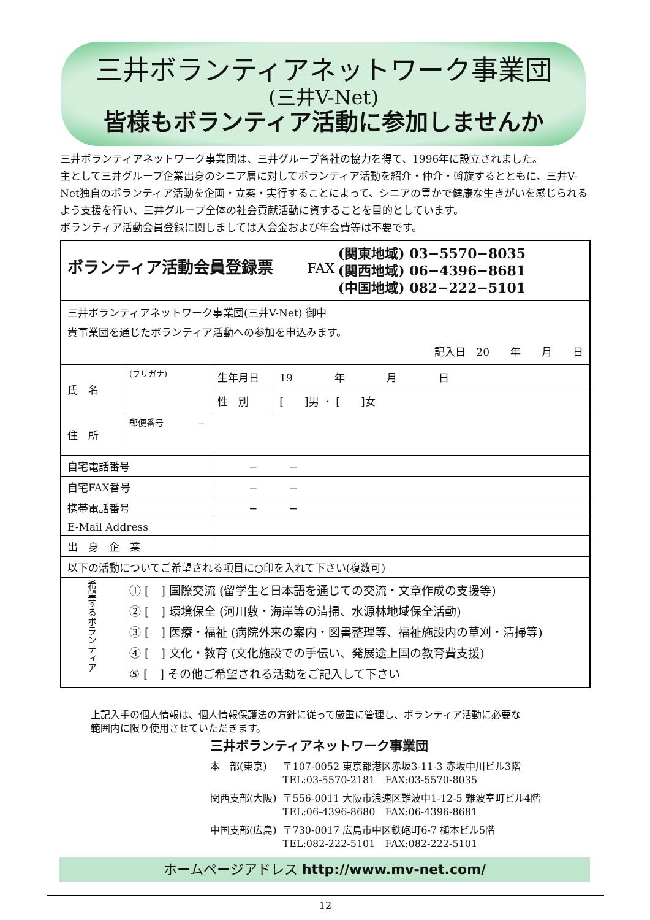三井ボランティアネットワーク事業団
(三井V-Net)
皆様もボランティア活動に参加しませんか
三井ボランティアネットワーク事業団は、三井グループ各社の協力を得て、1996年に設立されました。
主として三井グループ企業出身のシニア層に対してボランティア活動を紹介・仲介・斡旋するとともに、三井V-Net独自のボランティア活動を企画・立案・実行することによって、シニアの豊かで健康な生きがいを感じられるよう支援を行い、三井グループ全体の社会貢献活動に資することを目的としています。
ボランティア活動会員登録に関しましては入会金および年会費等は不要です。
| ボランティア活動会員登録票 FAX (関東地域) 03−5570−8035 (関西地域) 06−4396−8681 (中国地域) 082−222−5101 | | | |
| 三井ボランティアネットワーク事業団(三井V-Net) 御中 貴事業団を通じたボランティア活動への参加を申込みます。 記入日 20 年 月 日 | | | |
| 氏 名 | (フリガナ) | 生年月日 | 19 年 月 日 |
| | | 性 別 | [ ]男 ・ [ ]女 |
| 住 所 | 郵便番号 − | | |
| 自宅電話番号 | | − − | |
| 自宅FAX番号 | | − − | |
| 携帯電話番号 | | − − | |
| E-Mail Address | | | |
| 出 身 企 業 | | | |
| 以下の活動についてご希望される項目に○印を入れて下さい(複数可) | | | |
| 希望するボランティア | ① [ ] 国際交流 (留学生と日本語を通じての交流・文章作成の支援等) ② [ ] 環境保全 (河川敷・海岸等の清掃、水源林地域保全活動) ③ [ ] 医療・福祉 (病院外来の案内・図書整理等、福祉施設内の草刈・清掃等) ④ [ ] 文化・教育 (文化施設での手伝い、発展途上国の教育費支援) ⑤ [ ] その他ご希望される活動をご記入して下さい | | |
上記入手の個人情報は、個人情報保護法の方針に従って厳重に管理し、ボランティア活動に必要な
範囲内に限り使用させていただきます。
三井ボランティアネットワーク事業団
| 本 部(東京) | 〒107-0052 東京都港区赤坂3-11-3 赤坂中川ビル3階 TEL:03-5570-2181 FAX:03-5570-8035 |
| 関西支部(大阪) | 〒556-0011 大阪市浪速区難波中1-12-5 難波室町ビル4階 TEL:06-4396-8680 FAX:06-4396-8681 |
| 中国支部(広島) | 〒730-0017 広島市中区鉄砲町6-7 槌本ビル5階 TEL:082-222-5101 FAX:082-222-5101 |
ホームページアドレス http://www.mv-net.com/
12